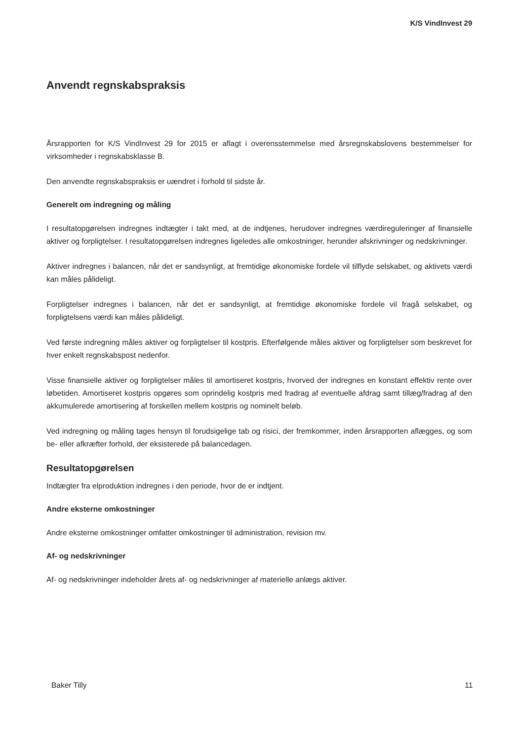K/S VindInvest 29
Anvendt regnskabspraksis
Årsrapporten for K/S VindInvest 29 for 2015 er aflagt i overensstemmelse med årsregnskabslovens bestemmelser for virksomheder i regnskabsklasse B.
Den anvendte regnskabspraksis er uændret i forhold til sidste år.
Generelt om indregning og måling
I resultatopgørelsen indregnes indtægter i takt med, at de indtjenes, herudover indregnes værdireguleringer af finansielle aktiver og forpligtelser. I resultatopgørelsen indregnes ligeledes alle omkostninger, herunder afskrivninger og nedskrivninger.
Aktiver indregnes i balancen, når det er sandsynligt, at fremtidige økonomiske fordele vil tilflyde selskabet, og aktivets værdi kan måles pålideligt.
Forpligtelser indregnes i balancen, når det er sandsynligt, at fremtidige økonomiske fordele vil fragå selskabet, og forpligtelsens værdi kan måles pålideligt.
Ved første indregning måles aktiver og forpligtelser til kostpris. Efterfølgende måles aktiver og forpligtelser som beskrevet for hver enkelt regnskabspost nedenfor.
Visse finansielle aktiver og forpligtelser måles til amortiseret kostpris, hvorved der indregnes en konstant effektiv rente over løbetiden. Amortiseret kostpris opgøres som oprindelig kostpris med fradrag af eventuelle afdrag samt tillæg/fradrag af den akkumulerede amortisering af forskellen mellem kostpris og nominelt beløb.
Ved indregning og måling tages hensyn til forudsigelige tab og risici, der fremkommer, inden årsrapporten aflægges, og som be- eller afkræfter forhold, der eksisterede på balancedagen.
Resultatopgørelsen
Indtægter fra elproduktion indregnes i den periode, hvor de er indtjent.
Andre eksterne omkostninger
Andre eksterne omkostninger omfatter omkostninger til administration, revision mv.
Af- og nedskrivninger
Af- og nedskrivninger indeholder årets af- og nedskrivninger af materielle anlægs aktiver.
Baker Tilly 11